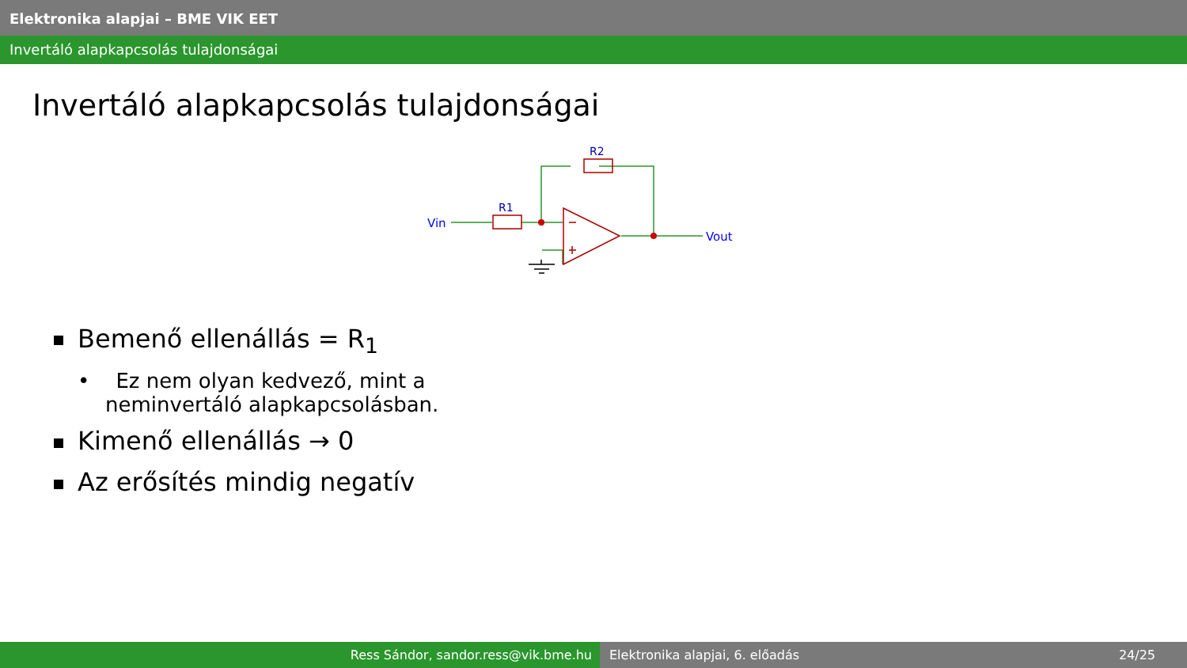Elektronika alapjai – BME VIK EET
Invertáló alapkapcsolás tulajdonságai
Invertáló alapkapcsolás tulajdonságai
Vin
R1
R2
Vout
Bemenő ellenállás = R<sub>1</sub>
• Ez nem olyan kedvező, mint a neminvertáló alapkapcsolásban.
Kimenő ellenállás → 0
Az erősítés mindig negatív
Ress Sándor, sandor.ress@vik.bme.hu Elektronika alapjai, 6. előadás 24/25